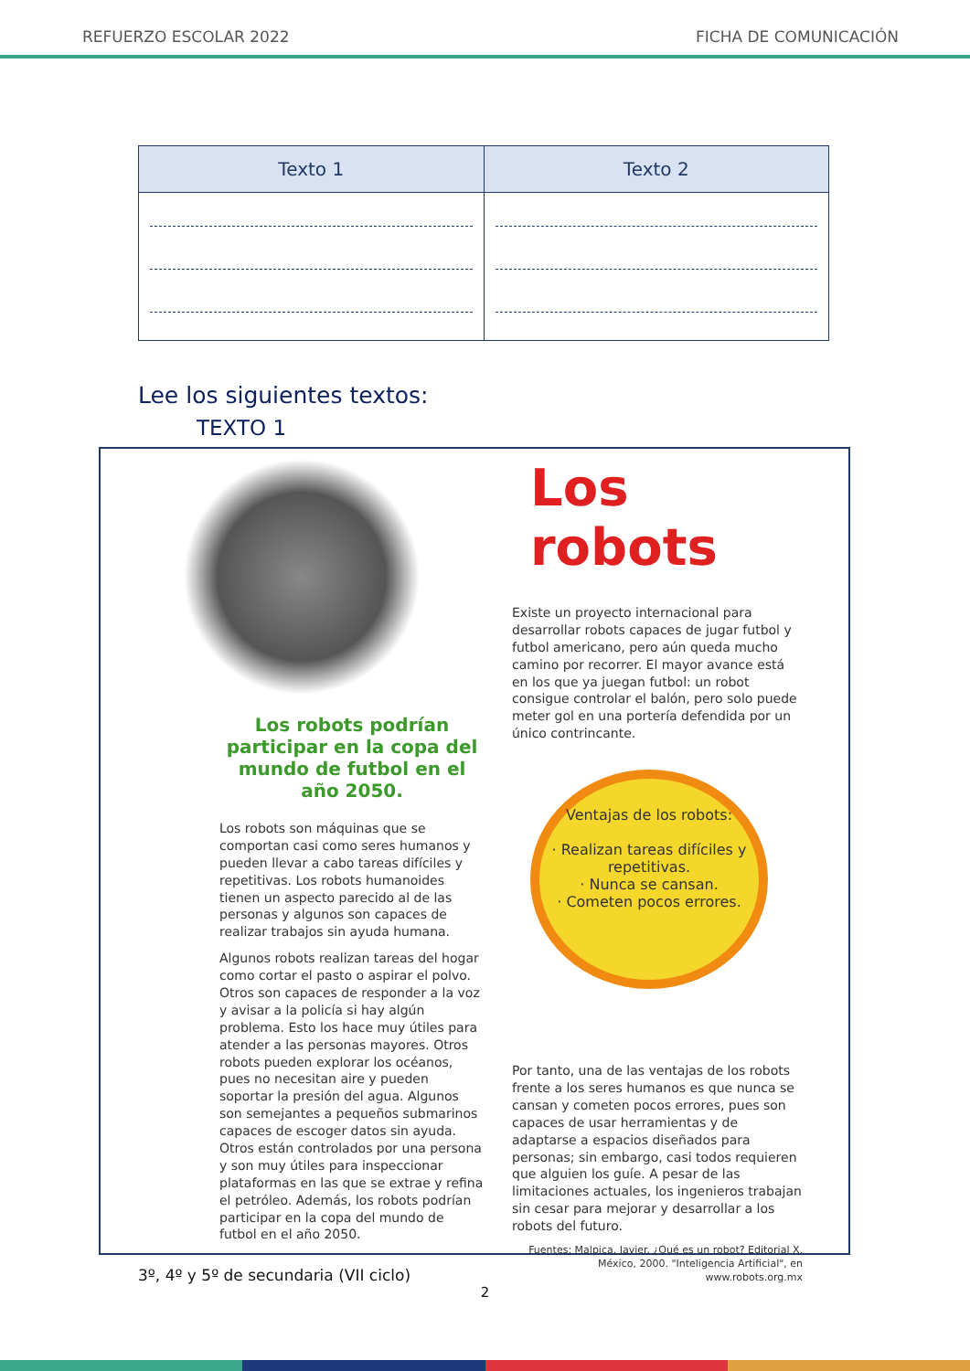REFUERZO ESCOLAR 2022 FICHA DE COMUNICACIÓN
| Texto 1 | Texto 2 |
| --- | --- |
Lee los siguientes textos:
TEXTO 1
Los robots podrían participar en la copa del mundo de futbol en el año 2050.
Los robots son máquinas que se comportan casi como seres humanos y pueden llevar a cabo tareas difíciles y repetitivas. Los robots humanoides tienen un aspecto parecido al de las personas y algunos son capaces de realizar trabajos sin ayuda humana.
Algunos robots realizan tareas del hogar como cortar el pasto o aspirar el polvo. Otros son capaces de responder a la voz y avisar a la policía si hay algún problema. Esto los hace muy útiles para atender a las personas mayores. Otros robots pueden explorar los océanos, pues no necesitan aire y pueden soportar la presión del agua. Algunos son semejantes a pequeños submarinos capaces de escoger datos sin ayuda. Otros están controlados por una persona y son muy útiles para inspeccionar plataformas en las que se extrae y refina el petróleo. Además, los robots podrían participar en la copa del mundo de futbol en el año 2050.
Los robots
Existe un proyecto internacional para desarrollar robots capaces de jugar futbol y futbol americano, pero aún queda mucho camino por recorrer. El mayor avance está en los que ya juegan futbol: un robot consigue controlar el balón, pero solo puede meter gol en una portería defendida por un único contrincante.
Ventajas de los robots:
· Realizan tareas difíciles y repetitivas.
· Nunca se cansan.
· Cometen pocos errores.
Por tanto, una de las ventajas de los robots frente a los seres humanos es que nunca se cansan y cometen pocos errores, pues son capaces de usar herramientas y de adaptarse a espacios diseñados para personas; sin embargo, casi todos requieren que alguien los guíe. A pesar de las limitaciones actuales, los ingenieros trabajan sin cesar para mejorar y desarrollar a los robots del futuro.
Fuentes: Malpica, Javier. ¿Qué es un robot? Editorial X, México, 2000. "Inteligencia Artificial", en www.robots.org.mx
3º, 4º y 5º de secundaria (VII ciclo)
2